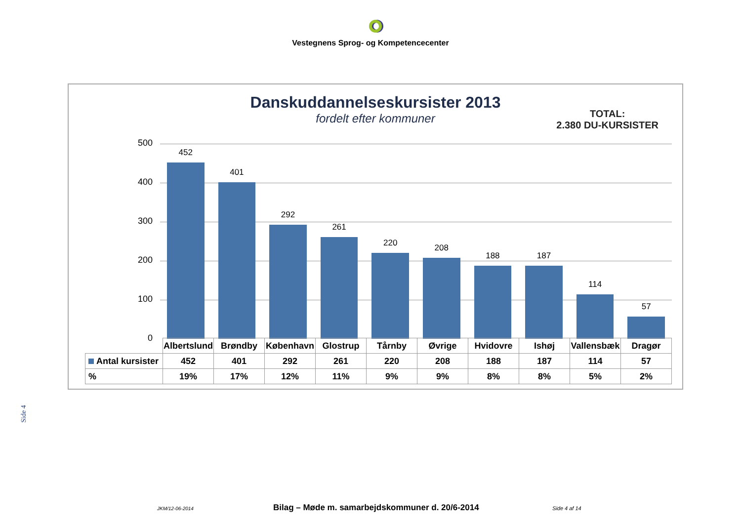Vestegnens Sprog- og Kompetencecenter
Danskuddannelseskursister 2013
fordelt efter kommuner
TOTAL:
2.380 DU-KURSISTER
500
400
300
200
100
0
452
401
292
261
220
208
188
187
114
57
| | Albertslund | Brøndby | København | Glostrup | Tårnby | Øvrige | Hvidovre | Ishøj | Vallensbæk | Dragør |
| Antal kursister | 452 | 401 | 292 | 261 | 220 | 208 | 188 | 187 | 114 | 57 |
| % | 19% | 17% | 12% | 11% | 9% | 9% | 8% | 8% | 5% | 2% |
Side 4
JKM/12-06-2014 Bilag – Møde m. samarbejdskommuner d. 20/6-2014 Side 4 af 14